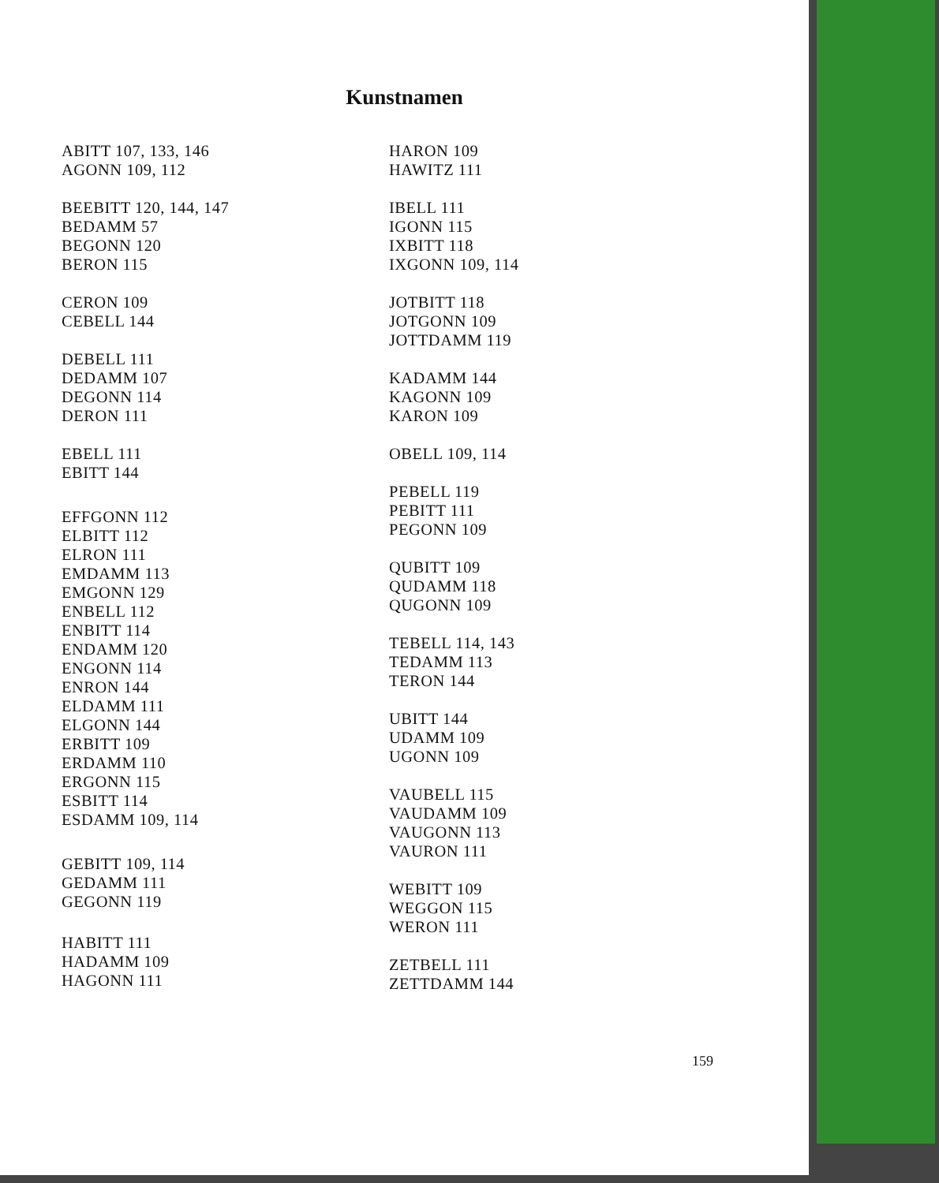Kunstnamen
ABITT 107, 133, 146
AGONN 109, 112
BEEBITT 120, 144, 147
BEDAMM 57
BEGONN 120
BERON 115
CERON 109
CEBELL 144
DEBELL 111
DEDAMM 107
DEGONN 114
DERON 111
EBELL 111
EBITT 144
EFFGONN 112
ELBITT 112
ELRON 111
EMDAMM 113
EMGONN 129
ENBELL 112
ENBITT 114
ENDAMM 120
ENGONN 114
ENRON 144
ELDAMM 111
ELGONN 144
ERBITT 109
ERDAMM 110
ERGONN 115
ESBITT 114
ESDAMM 109, 114
GEBITT 109, 114
GEDAMM 111
GEGONN 119
HABITT 111
HADAMM 109
HAGONN 111
HARON 109
HAWITZ 111
IBELL 111
IGONN 115
IXBITT 118
IXGONN 109, 114
JOTBITT 118
JOTGONN 109
JOTTDAMM 119
KADAMM 144
KAGONN 109
KARON 109
OBELL 109, 114
PEBELL 119
PEBITT 111
PEGONN 109
QUBITT 109
QUDAMM 118
QUGONN 109
TEBELL 114, 143
TEDAMM 113
TERON 144
UBITT 144
UDAMM 109
UGONN 109
VAUBELL 115
VAUDAMM 109
VAUGONN 113
VAURON 111
WEBITT 109
WEGGON 115
WERON 111
ZETBELL 111
ZETTDAMM 144
159